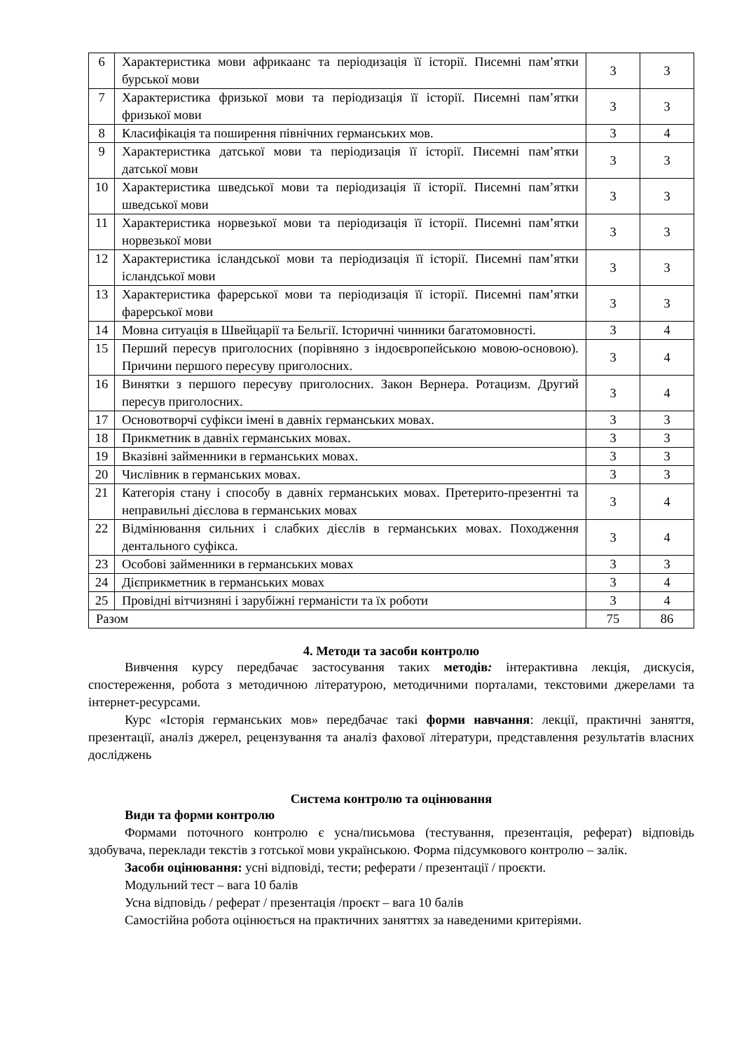| 6 | Характеристика мови африкаанс та періодизація її історії. Писемні пам’ятки бурської мови | 3 | 3 |
| 7 | Характеристика фризької мови та періодизація її історії. Писемні пам’ятки фризької мови | 3 | 3 |
| 8 | Класифікація та поширення північних германських мов. | 3 | 4 |
| 9 | Характеристика датської мови та періодизація її історії. Писемні пам’ятки датської мови | 3 | 3 |
| 10 | Характеристика шведської мови та періодизація її історії. Писемні пам’ятки шведської мови | 3 | 3 |
| 11 | Характеристика норвезької мови та періодизація її історії. Писемні пам’ятки норвезької мови | 3 | 3 |
| 12 | Характеристика ісландської мови та періодизація її історії. Писемні пам’ятки ісландської мови | 3 | 3 |
| 13 | Характеристика фарерської мови та періодизація її історії. Писемні пам’ятки фарерської мови | 3 | 3 |
| 14 | Мовна ситуація в Швейцарії та Бельгії. Історичні чинники багатомовності. | 3 | 4 |
| 15 | Перший пересув приголосних (порівняно з індоєвропейською мовою-основою). Причини першого пересуву приголосних. | 3 | 4 |
| 16 | Винятки з першого пересуву приголосних. Закон Вернера. Ротацизм. Другий пересув приголосних. | 3 | 4 |
| 17 | Основотворчі суфікси імені в давніх германських мовах. | 3 | 3 |
| 18 | Прикметник в давніх германських мовах. | 3 | 3 |
| 19 | Вказівні займенники в германських мовах. | 3 | 3 |
| 20 | Числівник в германських мовах. | 3 | 3 |
| 21 | Категорія стану і способу в давніх германських мовах. Претерито-презентні та неправильні дієслова в германських мовах | 3 | 4 |
| 22 | Відмінювання сильних і слабких дієслів в германських мовах. Походження дентального суфікса. | 3 | 4 |
| 23 | Особові займенники в германських мовах | 3 | 3 |
| 24 | Дієприкметник в германських мовах | 3 | 4 |
| 25 | Провідні вітчизняні і зарубіжні германісти та їх роботи | 3 | 4 |
| Разом | | 75 | 86 |
4. Методи та засоби контролю
Вивчення курсу передбачає застосування таких методів: інтерактивна лекція, дискусія, спостереження, робота з методичною літературою, методичними порталами, текстовими джерелами та інтернет-ресурсами.
Курс «Історія германських мов» передбачає такі форми навчання: лекції, практичні заняття, презентації, аналіз джерел, рецензування та аналіз фахової літератури, представлення результатів власних досліджень
Система контролю та оцінювання
Види та форми контролю
Формами поточного контролю є усна/письмова (тестування, презентація, реферат) відповідь здобувача, переклади текстів з готської мови українською. Форма підсумкового контролю – залік.
Засоби оцінювання: усні відповіді, тести; реферати / презентації / проєкти.
Модульний тест – вага 10 балів
Усна відповідь / реферат / презентація /проєкт – вага 10 балів
Самостійна робота оцінюється на практичних заняттях за наведеними критеріями.